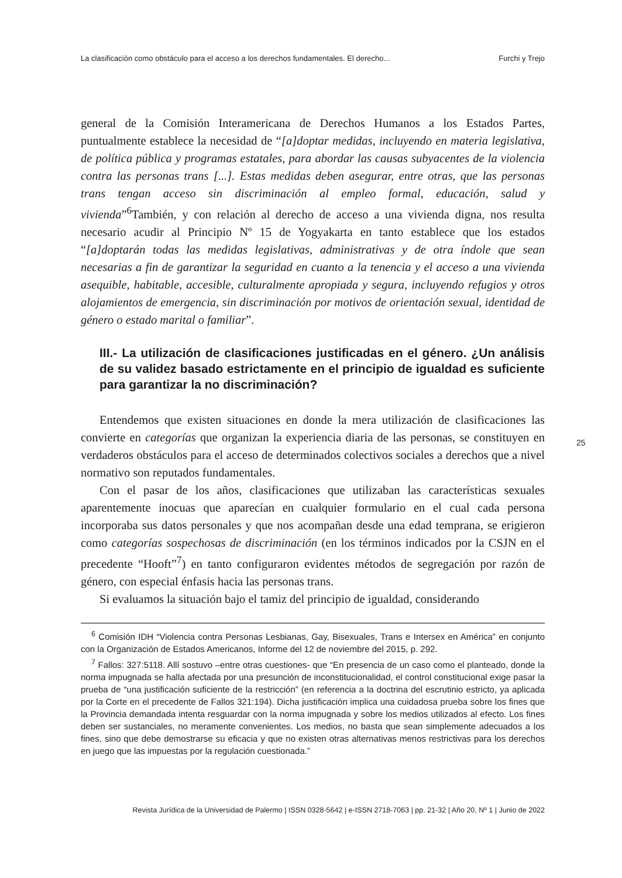La clasificación como obstáculo para el acceso a los derechos fundamentales. El derecho... Furchi y Trejo
general de la Comisión Interamericana de Derechos Humanos a los Estados Partes, puntualmente establece la necesidad de “[a]doptar medidas, incluyendo en materia legislativa, de política pública y programas estatales, para abordar las causas subyacentes de la violencia contra las personas trans [...]. Estas medidas deben asegurar, entre otras, que las personas trans tengan acceso sin discriminación al empleo formal, educación, salud y vivienda”<sup>6</sup>También, y con relación al derecho de acceso a una vivienda digna, nos resulta necesario acudir al Principio Nº 15 de Yogyakarta en tanto establece que los estados “[a]doptarán todas las medidas legislativas, administrativas y de otra índole que sean necesarias a fin de garantizar la seguridad en cuanto a la tenencia y el acceso a una vivienda asequible, habitable, accesible, culturalmente apropiada y segura, incluyendo refugios y otros alojamientos de emergencia, sin discriminación por motivos de orientación sexual, identidad de género o estado marital o familiar”.
III.- La utilización de clasificaciones justificadas en el género. ¿Un análisis de su validez basado estrictamente en el principio de igualdad es suficiente para garantizar la no discriminación?
Entendemos que existen situaciones en donde la mera utilización de clasificaciones las convierte en categorías que organizan la experiencia diaria de las personas, se constituyen en verdaderos obstáculos para el acceso de determinados colectivos sociales a derechos que a nivel normativo son reputados fundamentales.
Con el pasar de los años, clasificaciones que utilizaban las características sexuales aparentemente inocuas que aparecían en cualquier formulario en el cual cada persona incorporaba sus datos personales y que nos acompañan desde una edad temprana, se erigieron como categorías sospechosas de discriminación (en los términos indicados por la CSJN en el precedente “Hooft”<sup>7</sup>) en tanto configuraron evidentes métodos de segregación por razón de género, con especial énfasis hacia las personas trans.
Si evaluamos la situación bajo el tamiz del principio de igualdad, considerando
25
<sup>6</sup> Comisión IDH “Violencia contra Personas Lesbianas, Gay, Bisexuales, Trans e Intersex en América” en conjunto con la Organización de Estados Americanos, Informe del 12 de noviembre del 2015, p. 292.
<sup>7</sup> Fallos: 327:5118. Allí sostuvo –entre otras cuestiones- que “En presencia de un caso como el planteado, donde la norma impugnada se halla afectada por una presunción de inconstitucionalidad, el control constitucional exige pasar la prueba de “una justificación suficiente de la restricción” (en referencia a la doctrina del escrutinio estricto, ya aplicada por la Corte en el precedente de Fallos 321:194). Dicha justificación implica una cuidadosa prueba sobre los fines que la Provincia demandada intenta resguardar con la norma impugnada y sobre los medios utilizados al efecto. Los fines deben ser sustanciales, no meramente convenientes. Los medios, no basta que sean simplemente adecuados a los fines, sino que debe demostrarse su eficacia y que no existen otras alternativas menos restrictivas para los derechos en juego que las impuestas por la regulación cuestionada.”
Revista Jurídica de la Universidad de Palermo | ISSN 0328-5642 | e-ISSN 2718-7063 | pp. 21-32 | Año 20, Nº 1 | Junio de 2022